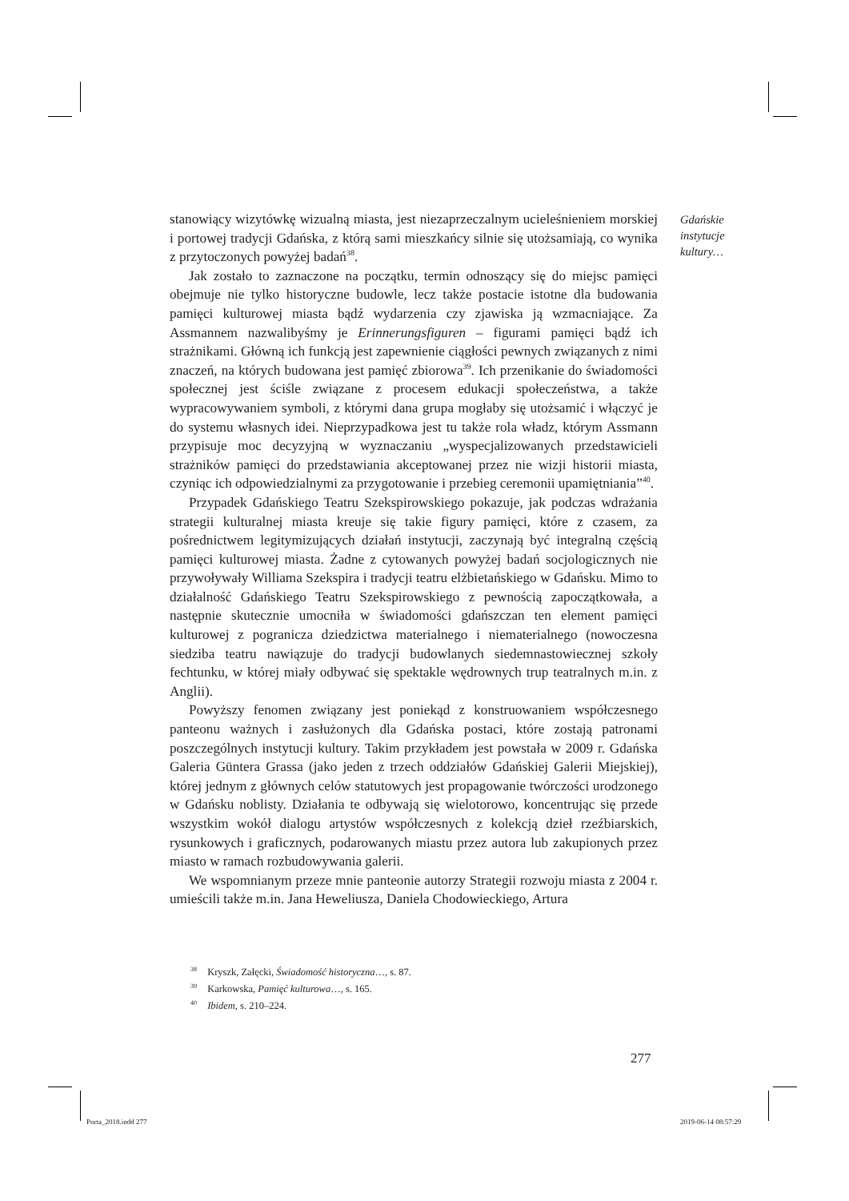Gdańskie
instytucje
kultury…
stanowiący wizytówkę wizualną miasta, jest niezaprzeczalnym ucieleśnieniem morskiej i portowej tradycji Gdańska, z którą sami mieszkańcy silnie się utożsamiają, co wynika z przytoczonych powyżej badań<sup>38</sup>.
Jak zostało to zaznaczone na początku, termin odnoszący się do miejsc pamięci obejmuje nie tylko historyczne budowle, lecz także postacie istotne dla budowania pamięci kulturowej miasta bądź wydarzenia czy zjawiska ją wzmacniające. Za Assmannem nazwalibyśmy je Erinnerungsfiguren – figurami pamięci bądź ich strażnikami. Główną ich funkcją jest zapewnienie ciągłości pewnych związanych z nimi znaczeń, na których budowana jest pamięć zbiorowa<sup>39</sup>. Ich przenikanie do świadomości społecznej jest ściśle związane z procesem edukacji społeczeństwa, a także wypracowywaniem symboli, z którymi dana grupa mogłaby się utożsamić i włączyć je do systemu własnych idei. Nieprzypadkowa jest tu także rola władz, którym Assmann przypisuje moc decyzyjną w wyznaczaniu „wyspecjalizowanych przedstawicieli strażników pamięci do przedstawiania akceptowanej przez nie wizji historii miasta, czyniąc ich odpowiedzialnymi za przygotowanie i przebieg ceremonii upamiętniania”<sup>40</sup>.
Przypadek Gdańskiego Teatru Szekspirowskiego pokazuje, jak podczas wdrażania strategii kulturalnej miasta kreuje się takie figury pamięci, które z czasem, za pośrednictwem legitymizujących działań instytucji, zaczynają być integralną częścią pamięci kulturowej miasta. Żadne z cytowanych powyżej badań socjologicznych nie przywoływały Williama Szekspira i tradycji teatru elżbietańskiego w Gdańsku. Mimo to działalność Gdańskiego Teatru Szekspirowskiego z pewnością zapoczątkowała, a następnie skutecznie umocniła w świadomości gdańszczan ten element pamięci kulturowej z pogranicza dziedzictwa materialnego i niematerialnego (nowoczesna siedziba teatru nawiązuje do tradycji budowlanych siedemnastowiecznej szkoły fechtunku, w której miały odbywać się spektakle wędrownych trup teatralnych m.in. z Anglii).
Powyższy fenomen związany jest poniekąd z konstruowaniem współczesnego panteonu ważnych i zasłużonych dla Gdańska postaci, które zostają patronami poszczególnych instytucji kultury. Takim przykładem jest powstała w 2009 r. Gdańska Galeria Güntera Grassa (jako jeden z trzech oddziałów Gdańskiej Galerii Miejskiej), której jednym z głównych celów statutowych jest propagowanie twórczości urodzonego w Gdańsku noblisty. Działania te odbywają się wielotorowo, koncentrując się przede wszystkim wokół dialogu artystów współczesnych z kolekcją dzieł rzeźbiarskich, rysunkowych i graficznych, podarowanych miastu przez autora lub zakupionych przez miasto w ramach rozbudowywania galerii.
We wspomnianym przeze mnie panteonie autorzy Strategii rozwoju miasta z 2004 r. umieścili także m.in. Jana Heweliusza, Daniela Chodowieckiego, Artura
<sup>38</sup> Kryszk, Załęcki, Świadomość historyczna…, s. 87.
<sup>39</sup> Karkowska, Pamięć kulturowa…, s. 165.
<sup>40</sup> Ibidem, s. 210–224.
277
Porta_2018.indd 277 2019-06-14 08:57:29